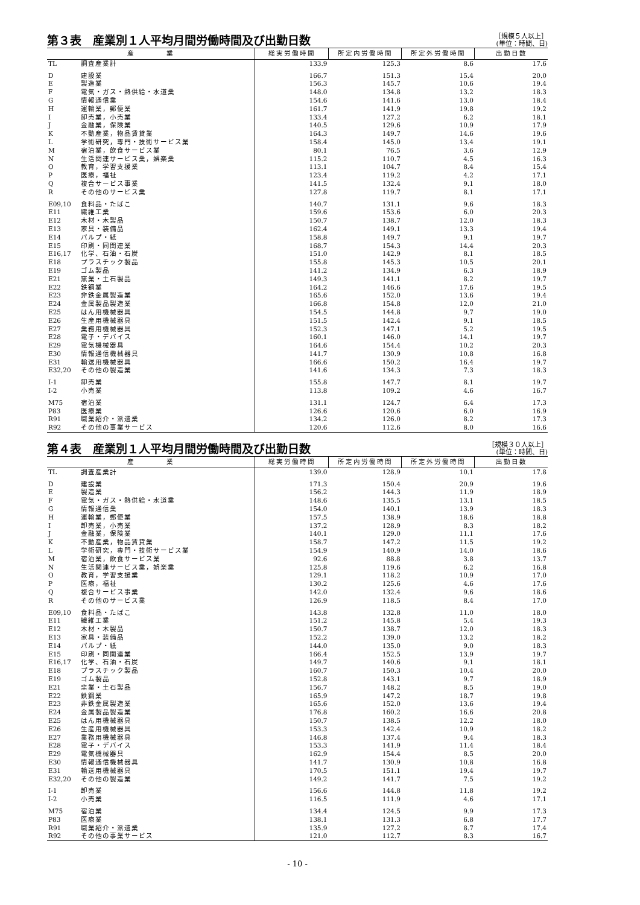第３表　産業別１人平均月間労働時間及び出勤日数
［規模５人以上］
(単位：時間、日)
| 産 業 | | 総実労働時間 | 所定内労働時間 | 所定外労働時間 | 出勤日数 |
| --- | --- | --- | --- | --- | --- |
| TL | 調査産業計 | 133.9 | 125.3 | 8.6 | 17.6 |
| D | 建設業 | 166.7 | 151.3 | 15.4 | 20.0 |
| E | 製造業 | 156.3 | 145.7 | 10.6 | 19.4 |
| F | 電気・ガス・熱供給・水道業 | 148.0 | 134.8 | 13.2 | 18.3 |
| G | 情報通信業 | 154.6 | 141.6 | 13.0 | 18.4 |
| H | 運輸業，郵便業 | 161.7 | 141.9 | 19.8 | 19.2 |
| I | 卸売業，小売業 | 133.4 | 127.2 | 6.2 | 18.1 |
| J | 金融業，保険業 | 140.5 | 129.6 | 10.9 | 17.9 |
| K | 不動産業，物品賃貸業 | 164.3 | 149.7 | 14.6 | 19.6 |
| L | 学術研究，専門・技術サービス業 | 158.4 | 145.0 | 13.4 | 19.1 |
| M | 宿泊業，飲食サービス業 | 80.1 | 76.5 | 3.6 | 12.9 |
| N | 生活関連サービス業，娯楽業 | 115.2 | 110.7 | 4.5 | 16.3 |
| O | 教育，学習支援業 | 113.1 | 104.7 | 8.4 | 15.4 |
| P | 医療，福祉 | 123.4 | 119.2 | 4.2 | 17.1 |
| Q | 複合サービス事業 | 141.5 | 132.4 | 9.1 | 18.0 |
| R | その他のサービス業 | 127.8 | 119.7 | 8.1 | 17.1 |
| E09,10 | 食料品・たばこ | 140.7 | 131.1 | 9.6 | 18.3 |
| E11 | 繊維工業 | 159.6 | 153.6 | 6.0 | 20.3 |
| E12 | 木材・木製品 | 150.7 | 138.7 | 12.0 | 18.3 |
| E13 | 家具・装備品 | 162.4 | 149.1 | 13.3 | 19.4 |
| E14 | パルプ・紙 | 158.8 | 149.7 | 9.1 | 19.7 |
| E15 | 印刷・同関連業 | 168.7 | 154.3 | 14.4 | 20.3 |
| E16,17 | 化学、石油・石炭 | 151.0 | 142.9 | 8.1 | 18.5 |
| E18 | プラスチック製品 | 155.8 | 145.3 | 10.5 | 20.1 |
| E19 | ゴム製品 | 141.2 | 134.9 | 6.3 | 18.9 |
| E21 | 窯業・土石製品 | 149.3 | 141.1 | 8.2 | 19.7 |
| E22 | 鉄鋼業 | 164.2 | 146.6 | 17.6 | 19.5 |
| E23 | 非鉄金属製造業 | 165.6 | 152.0 | 13.6 | 19.4 |
| E24 | 金属製品製造業 | 166.8 | 154.8 | 12.0 | 21.0 |
| E25 | はん用機械器具 | 154.5 | 144.8 | 9.7 | 19.0 |
| E26 | 生産用機械器具 | 151.5 | 142.4 | 9.1 | 18.5 |
| E27 | 業務用機械器具 | 152.3 | 147.1 | 5.2 | 19.5 |
| E28 | 電子・デバイス | 160.1 | 146.0 | 14.1 | 19.7 |
| E29 | 電気機械器具 | 164.6 | 154.4 | 10.2 | 20.3 |
| E30 | 情報通信機械器具 | 141.7 | 130.9 | 10.8 | 16.8 |
| E31 | 輸送用機械器具 | 166.6 | 150.2 | 16.4 | 19.7 |
| E32,20 | その他の製造業 | 141.6 | 134.3 | 7.3 | 18.3 |
| I-1 | 卸売業 | 155.8 | 147.7 | 8.1 | 19.7 |
| I-2 | 小売業 | 113.8 | 109.2 | 4.6 | 16.7 |
| M75 | 宿泊業 | 131.1 | 124.7 | 6.4 | 17.3 |
| P83 | 医療業 | 126.6 | 120.6 | 6.0 | 16.9 |
| R91 | 職業紹介・派遣業 | 134.2 | 126.0 | 8.2 | 17.3 |
| R92 | その他の事業サービス | 120.6 | 112.6 | 8.0 | 16.6 |
第４表　産業別１人平均月間労働時間及び出勤日数
［規模３０人以上］
(単位：時間、日)
| 産 業 | | 総実労働時間 | 所定内労働時間 | 所定外労働時間 | 出勤日数 |
| --- | --- | --- | --- | --- | --- |
| TL | 調査産業計 | 139.0 | 128.9 | 10.1 | 17.8 |
| D | 建設業 | 171.3 | 150.4 | 20.9 | 19.6 |
| E | 製造業 | 156.2 | 144.3 | 11.9 | 18.9 |
| F | 電気・ガス・熱供給・水道業 | 148.6 | 135.5 | 13.1 | 18.5 |
| G | 情報通信業 | 154.0 | 140.1 | 13.9 | 18.3 |
| H | 運輸業，郵便業 | 157.5 | 138.9 | 18.6 | 18.8 |
| I | 卸売業，小売業 | 137.2 | 128.9 | 8.3 | 18.2 |
| J | 金融業，保険業 | 140.1 | 129.0 | 11.1 | 17.6 |
| K | 不動産業，物品賃貸業 | 158.7 | 147.2 | 11.5 | 19.2 |
| L | 学術研究，専門・技術サービス業 | 154.9 | 140.9 | 14.0 | 18.6 |
| M | 宿泊業，飲食サービス業 | 92.6 | 88.8 | 3.8 | 13.7 |
| N | 生活関連サービス業，娯楽業 | 125.8 | 119.6 | 6.2 | 16.8 |
| O | 教育，学習支援業 | 129.1 | 118.2 | 10.9 | 17.0 |
| P | 医療，福祉 | 130.2 | 125.6 | 4.6 | 17.6 |
| Q | 複合サービス事業 | 142.0 | 132.4 | 9.6 | 18.6 |
| R | その他のサービス業 | 126.9 | 118.5 | 8.4 | 17.0 |
| E09,10 | 食料品・たばこ | 143.8 | 132.8 | 11.0 | 18.0 |
| E11 | 繊維工業 | 151.2 | 145.8 | 5.4 | 19.3 |
| E12 | 木材・木製品 | 150.7 | 138.7 | 12.0 | 18.3 |
| E13 | 家具・装備品 | 152.2 | 139.0 | 13.2 | 18.2 |
| E14 | パルプ・紙 | 144.0 | 135.0 | 9.0 | 18.3 |
| E15 | 印刷・同関連業 | 166.4 | 152.5 | 13.9 | 19.7 |
| E16,17 | 化学、石油・石炭 | 149.7 | 140.6 | 9.1 | 18.1 |
| E18 | プラスチック製品 | 160.7 | 150.3 | 10.4 | 20.0 |
| E19 | ゴム製品 | 152.8 | 143.1 | 9.7 | 18.9 |
| E21 | 窯業・土石製品 | 156.7 | 148.2 | 8.5 | 19.0 |
| E22 | 鉄鋼業 | 165.9 | 147.2 | 18.7 | 19.8 |
| E23 | 非鉄金属製造業 | 165.6 | 152.0 | 13.6 | 19.4 |
| E24 | 金属製品製造業 | 176.8 | 160.2 | 16.6 | 20.8 |
| E25 | はん用機械器具 | 150.7 | 138.5 | 12.2 | 18.0 |
| E26 | 生産用機械器具 | 153.3 | 142.4 | 10.9 | 18.2 |
| E27 | 業務用機械器具 | 146.8 | 137.4 | 9.4 | 18.3 |
| E28 | 電子・デバイス | 153.3 | 141.9 | 11.4 | 18.4 |
| E29 | 電気機械器具 | 162.9 | 154.4 | 8.5 | 20.0 |
| E30 | 情報通信機械器具 | 141.7 | 130.9 | 10.8 | 16.8 |
| E31 | 輸送用機械器具 | 170.5 | 151.1 | 19.4 | 19.7 |
| E32,20 | その他の製造業 | 149.2 | 141.7 | 7.5 | 19.2 |
| I-1 | 卸売業 | 156.6 | 144.8 | 11.8 | 19.2 |
| I-2 | 小売業 | 116.5 | 111.9 | 4.6 | 17.1 |
| M75 | 宿泊業 | 134.4 | 124.5 | 9.9 | 17.3 |
| P83 | 医療業 | 138.1 | 131.3 | 6.8 | 17.7 |
| R91 | 職業紹介・派遣業 | 135.9 | 127.2 | 8.7 | 17.4 |
| R92 | その他の事業サービス | 121.0 | 112.7 | 8.3 | 16.7 |
- 10 -